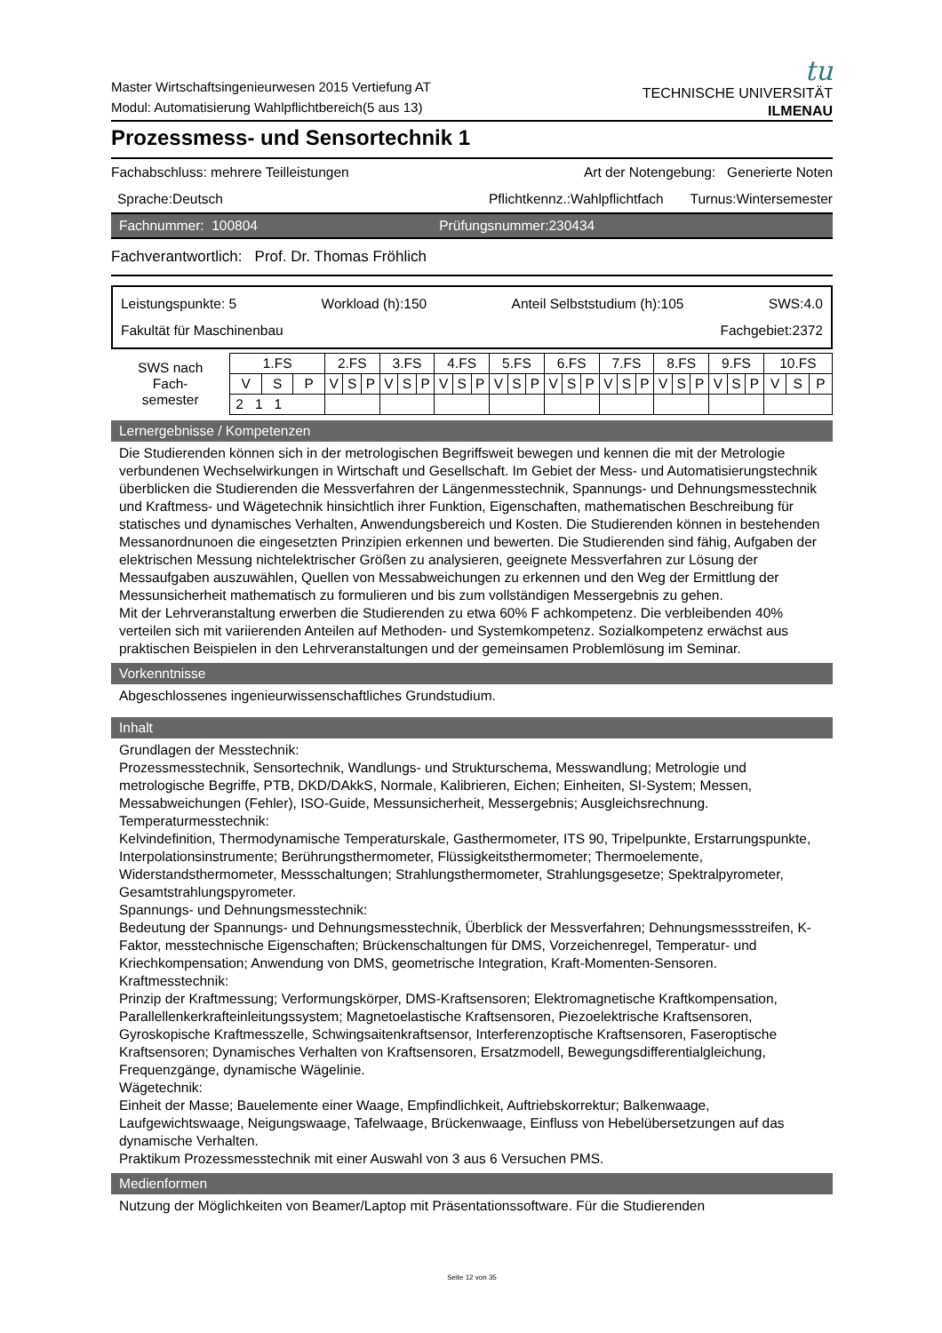Master Wirtschaftsingenieurwesen 2015 Vertiefung AT
Modul: Automatisierung Wahlpflichtbereich(5 aus 13)
tu
TECHNISCHE UNIVERSITÄT
ILMENAU
Prozessmess- und Sensortechnik 1
Fachabschluss: mehrere Teilleistungen Art der Notengebung: Generierte Noten
Sprache:Deutsch Pflichtkennz.:Wahlpflichtfach Turnus:Wintersemester
Fachnummer: 100804 Prüfungsnummer:230434
Fachverantwortlich: Prof. Dr. Thomas Fröhlich
Leistungspunkte: 5 Workload (h):150 Anteil Selbststudium (h):105 SWS:4.0
Fakultät für Maschinenbau Fachgebiet:2372
| SWS nach Fach- semester | 1.FS | | | 2.FS | | | 3.FS | | | 4.FS | | | 5.FS | | | 6.FS | | | 7.FS | | | 8.FS | | | 9.FS | | | 10.FS | | |
| | V | S | P | V | S | P | V | S | P | V | S | P | V | S | P | V | S | P | V | S | P | V | S | P | V | S | P | V | S | P |
| | 2 1 1 | | | | | | | | | | | | | | | | | | | | | | | | | | | | | |
Lernergebnisse / Kompetenzen
Die Studierenden können sich in der metrologischen Begriffsweit bewegen und kennen die mit der Metrologie verbundenen Wechselwirkungen in Wirtschaft und Gesellschaft. Im Gebiet der Mess- und Automatisierungstechnik überblicken die Studierenden die Messverfahren der Längenmesstechnik, Spannungs- und Dehnungsmesstechnik und Kraftmess- und Wägetechnik hinsichtlich ihrer Funktion, Eigenschaften, mathematischen Beschreibung für statisches und dynamisches Verhalten, Anwendungsbereich und Kosten. Die Studierenden können in bestehenden Messanordnunoen die eingesetzten Prinzipien erkennen und bewerten. Die Studierenden sind fähig, Aufgaben der elektrischen Messung nichtelektrischer Größen zu analysieren, geeignete Messverfahren zur Lösung der Messaufgaben auszuwählen, Quellen von Messabweichungen zu erkennen und den Weg der Ermittlung der Messunsicherheit mathematisch zu formulieren und bis zum vollständigen Messergebnis zu gehen.
Mit der Lehrveranstaltung erwerben die Studierenden zu etwa 60% F achkompetenz. Die verbleibenden 40% verteilen sich mit variierenden Anteilen auf Methoden- und Systemkompetenz. Sozialkompetenz erwächst aus praktischen Beispielen in den Lehrveranstaltungen und der gemeinsamen Problemlösung im Seminar.
Vorkenntnisse
Abgeschlossenes ingenieurwissenschaftliches Grundstudium.
Inhalt
Grundlagen der Messtechnik:
Prozessmesstechnik, Sensortechnik, Wandlungs- und Strukturschema, Messwandlung; Metrologie und metrologische Begriffe, PTB, DKD/DAkkS, Normale, Kalibrieren, Eichen; Einheiten, SI-System; Messen, Messabweichungen (Fehler), ISO-Guide, Messunsicherheit, Messergebnis; Ausgleichsrechnung.
Temperaturmesstechnik:
Kelvindefinition, Thermodynamische Temperaturskale, Gasthermometer, ITS 90, Tripelpunkte, Erstarrungspunkte, Interpolationsinstrumente; Berührungsthermometer, Flüssigkeitsthermometer; Thermoelemente, Widerstandsthermometer, Messschaltungen; Strahlungsthermometer, Strahlungsgesetze; Spektralpyrometer, Gesamtstrahlungspyrometer.
Spannungs- und Dehnungsmesstechnik:
Bedeutung der Spannungs- und Dehnungsmesstechnik, Überblick der Messverfahren; Dehnungsmessstreifen, K-Faktor, messtechnische Eigenschaften; Brückenschaltungen für DMS, Vorzeichenregel, Temperatur- und Kriechkompensation; Anwendung von DMS, geometrische Integration, Kraft-Momenten-Sensoren.
Kraftmesstechnik:
Prinzip der Kraftmessung; Verformungskörper, DMS-Kraftsensoren; Elektromagnetische Kraftkompensation, Parallellenkerkrafteinleitungssystem; Magnetoelastische Kraftsensoren, Piezoelektrische Kraftsensoren, Gyroskopische Kraftmesszelle, Schwingsaitenkraftsensor, Interferenzoptische Kraftsensoren, Faseroptische Kraftsensoren; Dynamisches Verhalten von Kraftsensoren, Ersatzmodell, Bewegungsdifferentialgleichung, Frequenzgänge, dynamische Wägelinie.
Wägetechnik:
Einheit der Masse; Bauelemente einer Waage, Empfindlichkeit, Auftriebskorrektur; Balkenwaage, Laufgewichtswaage, Neigungswaage, Tafelwaage, Brückenwaage, Einfluss von Hebelübersetzungen auf das dynamische Verhalten.
Praktikum Prozessmesstechnik mit einer Auswahl von 3 aus 6 Versuchen PMS.
Medienformen
Nutzung der Möglichkeiten von Beamer/Laptop mit Präsentationssoftware. Für die Studierenden
Seite 12 von 35